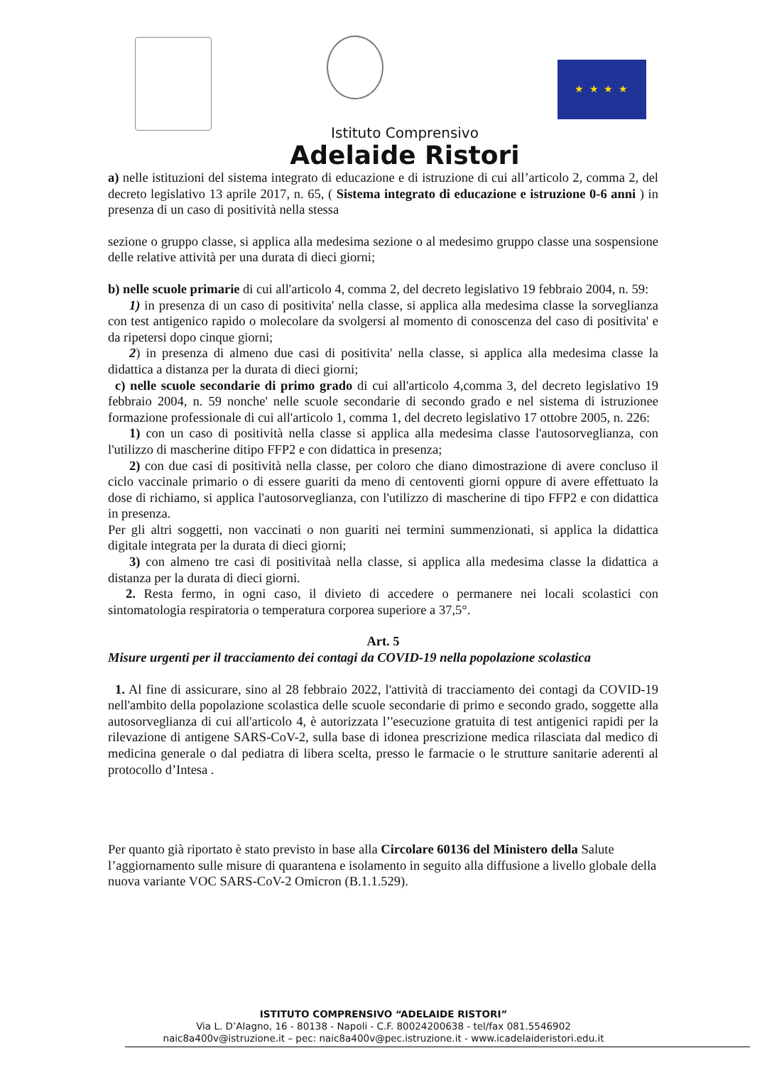★ ★ ★ ★
Istituto Comprensivo
Adelaide Ristori
a) nelle istituzioni del sistema integrato di educazione e di istruzione di cui all’articolo 2, comma 2, del decreto legislativo 13 aprile 2017, n. 65, ( Sistema integrato di educazione e istruzione 0-6 anni ) in presenza di un caso di positività nella stessa
sezione o gruppo classe, si applica alla medesima sezione o al medesimo gruppo classe una sospensione delle relative attività per una durata di dieci giorni;
b) nelle scuole primarie di cui all'articolo 4, comma 2, del decreto legislativo 19 febbraio 2004, n. 59:
1) in presenza di un caso di positivita' nella classe, si applica alla medesima classe la sorveglianza con test antigenico rapido o molecolare da svolgersi al momento di conoscenza del caso di positivita' e da ripetersi dopo cinque giorni;
2) in presenza di almeno due casi di positivita' nella classe, si applica alla medesima classe la didattica a distanza per la durata di dieci giorni;
c) nelle scuole secondarie di primo grado di cui all'articolo 4,comma 3, del decreto legislativo 19 febbraio 2004, n. 59 nonche' nelle scuole secondarie di secondo grado e nel sistema di istruzionee formazione professionale di cui all'articolo 1, comma 1, del decreto legislativo 17 ottobre 2005, n. 226:
1) con un caso di positività nella classe si applica alla medesima classe l'autosorveglianza, con l'utilizzo di mascherine ditipo FFP2 e con didattica in presenza;
2) con due casi di positività nella classe, per coloro che diano dimostrazione di avere concluso il ciclo vaccinale primario o di essere guariti da meno di centoventi giorni oppure di avere effettuato la dose di richiamo, si applica l'autosorveglianza, con l'utilizzo di mascherine di tipo FFP2 e con didattica in presenza.
Per gli altri soggetti, non vaccinati o non guariti nei termini summenzionati, si applica la didattica digitale integrata per la durata di dieci giorni;
3) con almeno tre casi di positivitaà nella classe, si applica alla medesima classe la didattica a distanza per la durata di dieci giorni.
2. Resta fermo, in ogni caso, il divieto di accedere o permanere nei locali scolastici con sintomatologia respiratoria o temperatura corporea superiore a 37,5°.
Art. 5
Misure urgenti per il tracciamento dei contagi da COVID-19 nella popolazione scolastica
1. Al fine di assicurare, sino al 28 febbraio 2022, l'attività di tracciamento dei contagi da COVID-19 nell'ambito della popolazione scolastica delle scuole secondarie di primo e secondo grado, soggette alla autosorveglianza di cui all'articolo 4, è autorizzata l’'esecuzione gratuita di test antigenici rapidi per la rilevazione di antigene SARS-CoV-2, sulla base di idonea prescrizione medica rilasciata dal medico di medicina generale o dal pediatra di libera scelta, presso le farmacie o le strutture sanitarie aderenti al protocollo d’Intesa .
Per quanto già riportato è stato previsto in base alla Circolare 60136 del Ministero della Salute l’aggiornamento sulle misure di quarantena e isolamento in seguito alla diffusione a livello globale della nuova variante VOC SARS-CoV-2 Omicron (B.1.1.529).
ISTITUTO COMPRENSIVO “ADELAIDE RISTORI”
Via L. D’Alagno, 16 - 80138 - Napoli - C.F. 80024200638 - tel/fax 081.5546902
naic8a400v@istruzione.it – pec: naic8a400v@pec.istruzione.it - www.icadelaideristori.edu.it